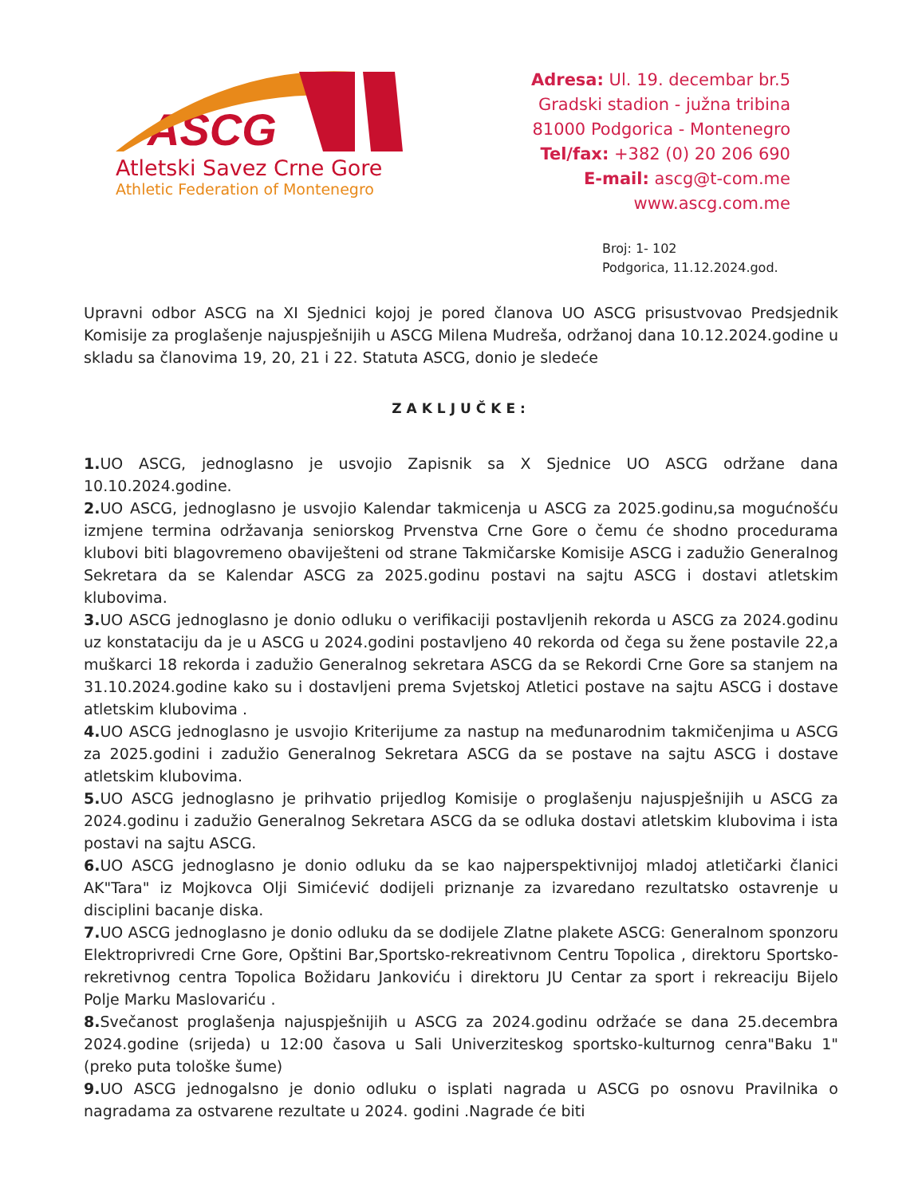ASCG
Atletski Savez Crne Gore
Athletic Federation of Montenegro
Adresa: Ul. 19. decembar br.5
Gradski stadion - južna tribina
81000 Podgorica - Montenegro
Tel/fax: +382 (0) 20 206 690
E-mail: ascg@t-com.me
www.ascg.com.me
Broj: 1- 102
Podgorica, 11.12.2024.god.
Upravni odbor ASCG na XI Sjednici kojoj je pored članova UO ASCG prisustvovao Predsjednik Komisije za proglašenje najuspješnijih u ASCG Milena Mudreša, održanoj dana 10.12.2024.godine u skladu sa članovima 19, 20, 21 i 22. Statuta ASCG, donio je sledeće
ZAKLJUČKE:
1. UO ASCG, jednoglasno je usvojio Zapisnik sa X Sjednice UO ASCG održane dana 10.10.2024.godine.
2. UO ASCG, jednoglasno je usvojio Kalendar takmicenja u ASCG za 2025.godinu,sa mogućnošću izmjene termina održavanja seniorskog Prvenstva Crne Gore o čemu će shodno procedurama klubovi biti blagovremeno obaviješteni od strane Takmičarske Komisije ASCG i zadužio Generalnog Sekretara da se Kalendar ASCG za 2025.godinu postavi na sajtu ASCG i dostavi atletskim klubovima.
3. UO ASCG jednoglasno je donio odluku o verifikaciji postavljenih rekorda u ASCG za 2024.godinu uz konstataciju da je u ASCG u 2024.godini postavljeno 40 rekorda od čega su žene postavile 22,a muškarci 18 rekorda i zadužio Generalnog sekretara ASCG da se Rekordi Crne Gore sa stanjem na 31.10.2024.godine kako su i dostavljeni prema Svjetskoj Atletici postave na sajtu ASCG i dostave atletskim klubovima .
4. UO ASCG jednoglasno je usvojio Kriterijume za nastup na međunarodnim takmičenjima u ASCG za 2025.godini i zadužio Generalnog Sekretara ASCG da se postave na sajtu ASCG i dostave atletskim klubovima.
5. UO ASCG jednoglasno je prihvatio prijedlog Komisije o proglašenju najuspješnijih u ASCG za 2024.godinu i zadužio Generalnog Sekretara ASCG da se odluka dostavi atletskim klubovima i ista postavi na sajtu ASCG.
6. UO ASCG jednoglasno je donio odluku da se kao najperspektivnijoj mladoj atletičarki članici AK"Tara" iz Mojkovca Olji Simićević dodijeli priznanje za izvaredano rezultatsko ostavrenje u disciplini bacanje diska.
7. UO ASCG jednoglasno je donio odluku da se dodijele Zlatne plakete ASCG: Generalnom sponzoru Elektroprivredi Crne Gore, Opštini Bar,Sportsko-rekreativnom Centru Topolica , direktoru Sportsko-rekretivnog centra Topolica Božidaru Jankoviću i direktoru JU Centar za sport i rekreaciju Bijelo Polje Marku Maslovariću .
8. Svečanost proglašenja najuspješnijih u ASCG za 2024.godinu održaće se dana 25.decembra 2024.godine (srijeda) u 12:00 časova u Sali Univerziteskog sportsko-kulturnog cenra"Baku 1" (preko puta tološke šume)
9. UO ASCG jednogalsno je donio odluku o isplati nagrada u ASCG po osnovu Pravilnika o nagradama za ostvarene rezultate u 2024. godini .Nagrade će biti